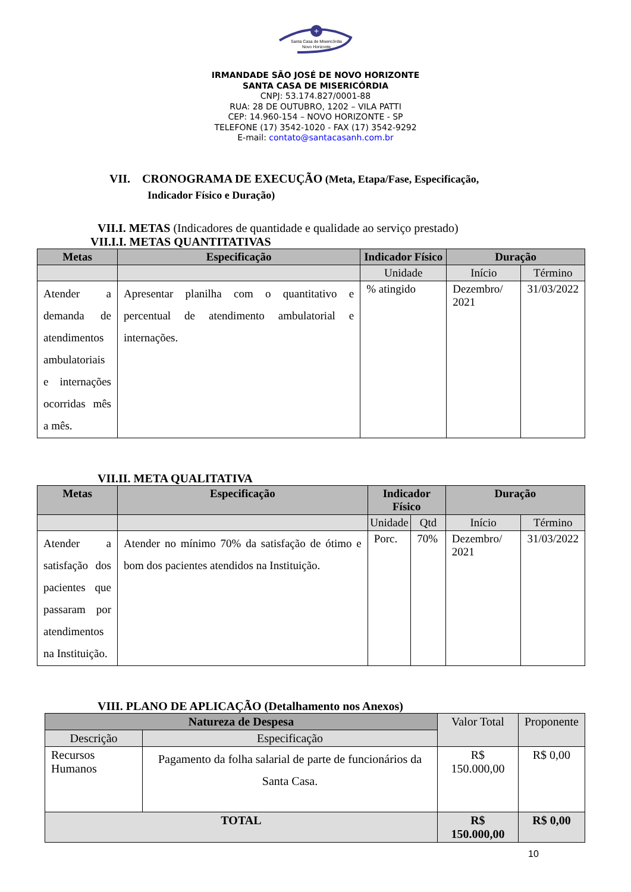+
Santa Casa de Misericórdia
Novo Horizonte
IRMANDADE SÃO JOSÉ DE NOVO HORIZONTE
SANTA CASA DE MISERICÓRDIA
CNPJ: 53.174.827/0001-88
RUA: 28 DE OUTUBRO, 1202 – VILA PATTI
CEP: 14.960-154 – NOVO HORIZONTE - SP
TELEFONE (17) 3542-1020 - FAX (17) 3542-9292
E-mail: contato@santacasanh.com.br
VII. CRONOGRAMA DE EXECUÇÃO (Meta, Etapa/Fase, Especificação,
Indicador Físico e Duração)
VII.I. METAS (Indicadores de quantidade e qualidade ao serviço prestado)
VII.I.I. METAS QUANTITATIVAS
| Metas | Especificação | Indicador Físico | Duração | |
| --- | --- | --- | --- | --- |
| | | Unidade | Início | Término |
| Atender a demanda de atendimentos ambulatoriais e internações ocorridas mês a mês. | Apresentar planilha com o quantitativo e percentual de atendimento ambulatorial e internações. | % atingido | Dezembro/ 2021 | 31/03/2022 |
VII.II. META QUALITATIVA
| Metas | Especificação | Indicador Físico | | Duração | |
| --- | --- | --- | --- | --- | --- |
| | | Unidade | Qtd | Início | Término |
| Atender a satisfação dos pacientes que passaram por atendimentos na Instituição. | Atender no mínimo 70% da satisfação de ótimo e bom dos pacientes atendidos na Instituição. | Porc. | 70% | Dezembro/ 2021 | 31/03/2022 |
VIII. PLANO DE APLICAÇÃO (Detalhamento nos Anexos)
| Natureza de Despesa | | Valor Total | Proponente |
| Descrição | Especificação | | |
| Recursos Humanos | Pagamento da folha salarial de parte de funcionários da Santa Casa. | R$ 150.000,00 | R$ 0,00 |
| TOTAL | | R$ 150.000,00 | R$ 0,00 |
10